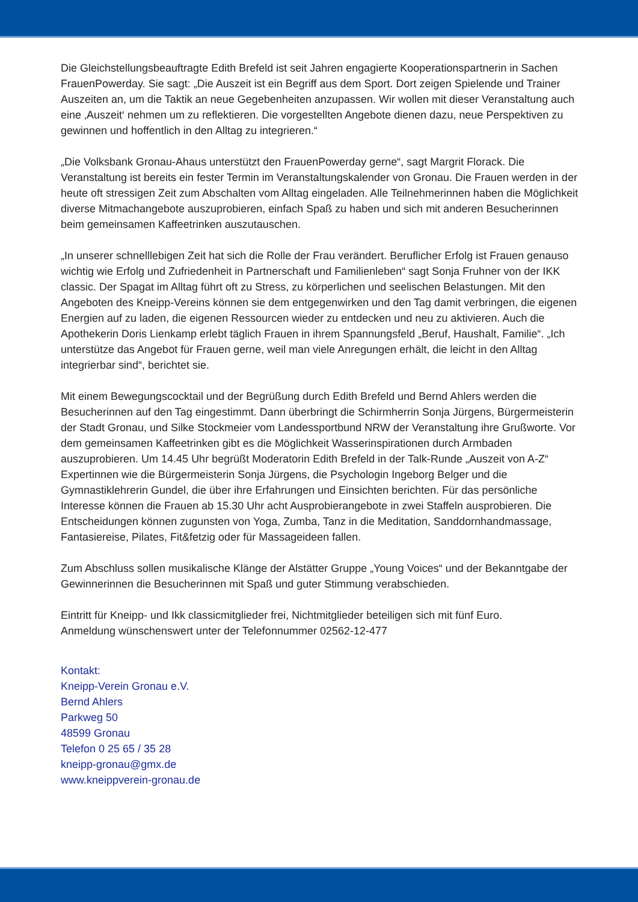Die Gleichstellungsbeauftragte Edith Brefeld ist seit Jahren engagierte Kooperationspartnerin in Sachen FrauenPowerday. Sie sagt: „Die Auszeit ist ein Begriff aus dem Sport. Dort zeigen Spielende und Trainer Auszeiten an, um die Taktik an neue Gegebenheiten anzupassen. Wir wollen mit dieser Veranstaltung auch eine ‚Auszeit‘ nehmen um zu reflektieren. Die vorgestellten Angebote dienen dazu, neue Perspektiven zu gewinnen und hoffentlich in den Alltag zu integrieren.“
„Die Volksbank Gronau-Ahaus unterstützt den FrauenPowerday gerne“, sagt Margrit Florack. Die Veranstaltung ist bereits ein fester Termin im Veranstaltungskalender von Gronau. Die Frauen werden in der heute oft stressigen Zeit zum Abschalten vom Alltag eingeladen. Alle Teilnehmerinnen haben die Möglichkeit diverse Mitmachangebote auszuprobieren, einfach Spaß zu haben und sich mit anderen Besucherinnen beim gemeinsamen Kaffeetrinken auszutauschen.
„In unserer schnelllebigen Zeit hat sich die Rolle der Frau verändert. Beruflicher Erfolg ist Frauen genauso wichtig wie Erfolg und Zufriedenheit in Partnerschaft und Familienleben“ sagt Sonja Fruhner von der IKK classic. Der Spagat im Alltag führt oft zu Stress, zu körperlichen und seelischen Belastungen. Mit den Angeboten des Kneipp-Vereins können sie dem entgegenwirken und den Tag damit verbringen, die eigenen Energien auf zu laden, die eigenen Ressourcen wieder zu entdecken und neu zu aktivieren. Auch die Apothekerin Doris Lienkamp erlebt täglich Frauen in ihrem Spannungsfeld „Beruf, Haushalt, Familie“. „Ich unterstütze das Angebot für Frauen gerne, weil man viele Anregungen erhält, die leicht in den Alltag integrierbar sind“, berichtet sie.
Mit einem Bewegungscocktail und der Begrüßung durch Edith Brefeld und Bernd Ahlers werden die Besucherinnen auf den Tag eingestimmt. Dann überbringt die Schirmherrin Sonja Jürgens, Bürgermeisterin der Stadt Gronau, und Silke Stockmeier vom Landessportbund NRW der Veranstaltung ihre Grußworte. Vor dem gemeinsamen Kaffeetrinken gibt es die Möglichkeit Wasserinspirationen durch Armbaden auszuprobieren. Um 14.45 Uhr begrüßt Moderatorin Edith Brefeld in der Talk-Runde „Auszeit von A-Z“ Expertinnen wie die Bürgermeisterin Sonja Jürgens, die Psychologin Ingeborg Belger und die Gymnastiklehrerin Gundel, die über ihre Erfahrungen und Einsichten berichten. Für das persönliche Interesse können die Frauen ab 15.30 Uhr acht Ausprobierangebote in zwei Staffeln ausprobieren. Die Entscheidungen können zugunsten von Yoga, Zumba, Tanz in die Meditation, Sanddornhandmassage, Fantasiereise, Pilates, Fit&fetzig oder für Massageideen fallen.
Zum Abschluss sollen musikalische Klänge der Alstätter Gruppe „Young Voices“ und der Bekanntgabe der Gewinnerinnen die Besucherinnen mit Spaß und guter Stimmung verabschieden.
Eintritt für Kneipp- und Ikk classicmitglieder frei, Nichtmitglieder beteiligen sich mit fünf Euro.
Anmeldung wünschenswert unter der Telefonnummer 02562-12-477
Kontakt:
Kneipp-Verein Gronau e.V.
Bernd Ahlers
Parkweg 50
48599 Gronau
Telefon 0 25 65 / 35 28
kneipp-gronau@gmx.de
www.kneippverein-gronau.de